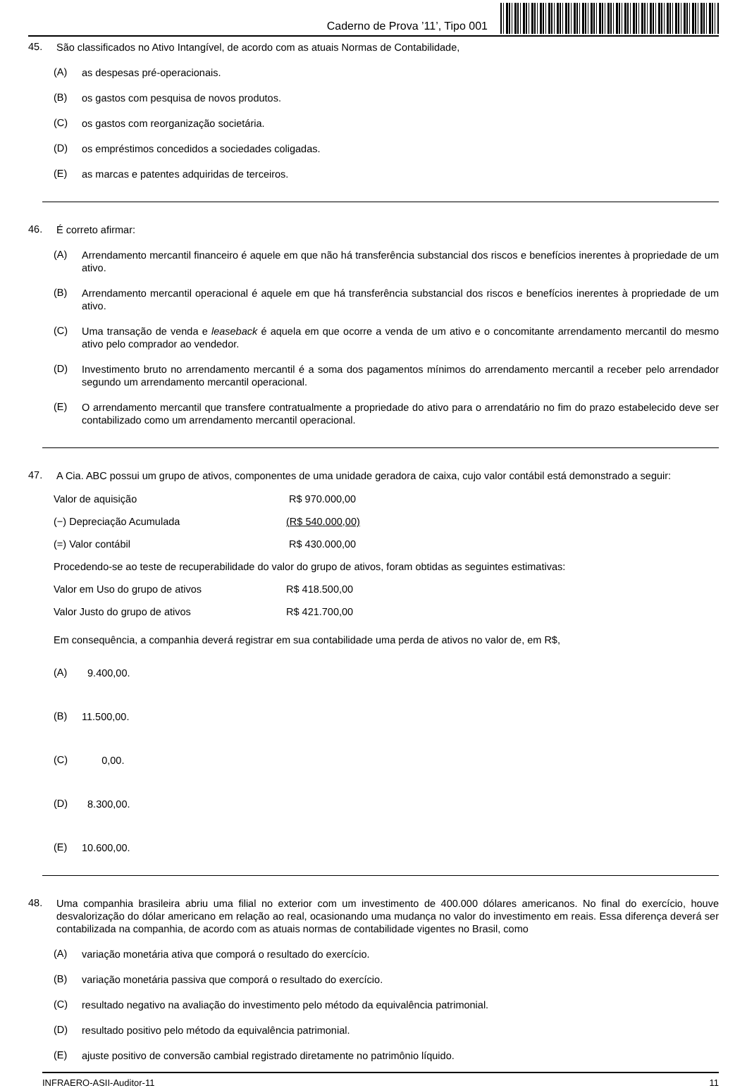Caderno de Prova ’11’, Tipo 001
45.
São classificados no Ativo Intangível, de acordo com as atuais Normas de Contabilidade,
(A)
as despesas pré-operacionais.
(B)
os gastos com pesquisa de novos produtos.
(C)
os gastos com reorganização societária.
(D)
os empréstimos concedidos a sociedades coligadas.
(E)
as marcas e patentes adquiridas de terceiros.
46.
É correto afirmar:
(A)
Arrendamento mercantil financeiro é aquele em que não há transferência substancial dos riscos e benefícios inerentes à propriedade de um ativo.
(B)
Arrendamento mercantil operacional é aquele em que há transferência substancial dos riscos e benefícios inerentes à propriedade de um ativo.
(C)
Uma transação de venda e leaseback é aquela em que ocorre a venda de um ativo e o concomitante arrendamento mercantil do mesmo ativo pelo comprador ao vendedor.
(D)
Investimento bruto no arrendamento mercantil é a soma dos pagamentos mínimos do arrendamento mercantil a receber pelo arrendador segundo um arrendamento mercantil operacional.
(E)
O arrendamento mercantil que transfere contratualmente a propriedade do ativo para o arrendatário no fim do prazo estabelecido deve ser contabilizado como um arrendamento mercantil operacional.
47.
A Cia. ABC possui um grupo de ativos, componentes de uma unidade geradora de caixa, cujo valor contábil está demonstrado a seguir:
Valor de aquisição R$ 970.000,00
(−) Depreciação Acumulada (R$ 540.000,00)
(=) Valor contábil R$ 430.000,00
Procedendo-se ao teste de recuperabilidade do valor do grupo de ativos, foram obtidas as seguintes estimativas:
Valor em Uso do grupo de ativos R$ 418.500,00
Valor Justo do grupo de ativos R$ 421.700,00
Em consequência, a companhia deverá registrar em sua contabilidade uma perda de ativos no valor de, em R$,
(A)
9.400,00.
(B)
11.500,00.
(C)
0,00.
(D)
8.300,00.
(E)
10.600,00.
48.
Uma companhia brasileira abriu uma filial no exterior com um investimento de 400.000 dólares americanos. No final do exercício, houve desvalorização do dólar americano em relação ao real, ocasionando uma mudança no valor do investimento em reais. Essa diferença deverá ser contabilizada na companhia, de acordo com as atuais normas de contabilidade vigentes no Brasil, como
(A)
variação monetária ativa que comporá o resultado do exercício.
(B)
variação monetária passiva que comporá o resultado do exercício.
(C)
resultado negativo na avaliação do investimento pelo método da equivalência patrimonial.
(D)
resultado positivo pelo método da equivalência patrimonial.
(E)
ajuste positivo de conversão cambial registrado diretamente no patrimônio líquido.
INFRAERO-ASII-Auditor-11 11